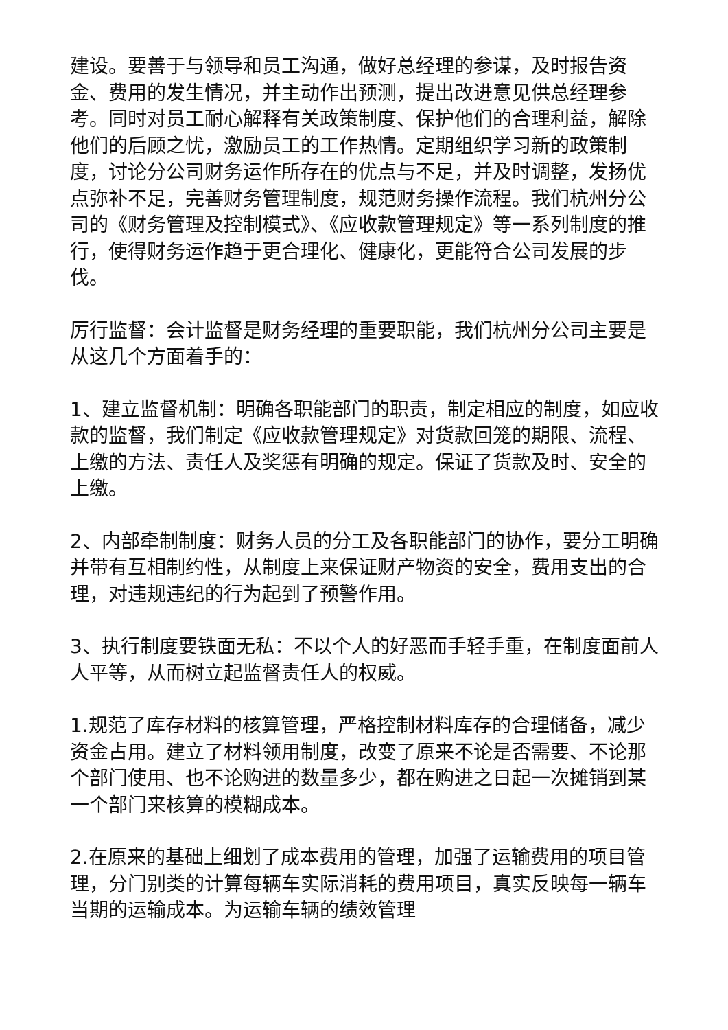建设。要善于与领导和员工沟通，做好总经理的参谋，及时报告资金、费用的发生情况，并主动作出预测，提出改进意见供总经理参考。同时对员工耐心解释有关政策制度、保护他们的合理利益，解除他们的后顾之忧，激励员工的工作热情。定期组织学习新的政策制度，讨论分公司财务运作所存在的优点与不足，并及时调整，发扬优点弥补不足，完善财务管理制度，规范财务操作流程。我们杭州分公司的《财务管理及控制模式》、《应收款管理规定》等一系列制度的推行，使得财务运作趋于更合理化、健康化，更能符合公司发展的步伐。
厉行监督：会计监督是财务经理的重要职能，我们杭州分公司主要是从这几个方面着手的：
1、建立监督机制：明确各职能部门的职责，制定相应的制度，如应收款的监督，我们制定《应收款管理规定》对货款回笼的期限、流程、上缴的方法、责任人及奖惩有明确的规定。保证了货款及时、安全的上缴。
2、内部牵制制度：财务人员的分工及各职能部门的协作，要分工明确并带有互相制约性，从制度上来保证财产物资的安全，费用支出的合理，对违规违纪的行为起到了预警作用。
3、执行制度要铁面无私：不以个人的好恶而手轻手重，在制度面前人人平等，从而树立起监督责任人的权威。
1.规范了库存材料的核算管理，严格控制材料库存的合理储备，减少资金占用。建立了材料领用制度，改变了原来不论是否需要、不论那个部门使用、也不论购进的数量多少，都在购进之日起一次摊销到某一个部门来核算的模糊成本。
2.在原来的基础上细划了成本费用的管理，加强了运输费用的项目管理，分门别类的计算每辆车实际消耗的费用项目，真实反映每一辆车当期的运输成本。为运输车辆的绩效管理